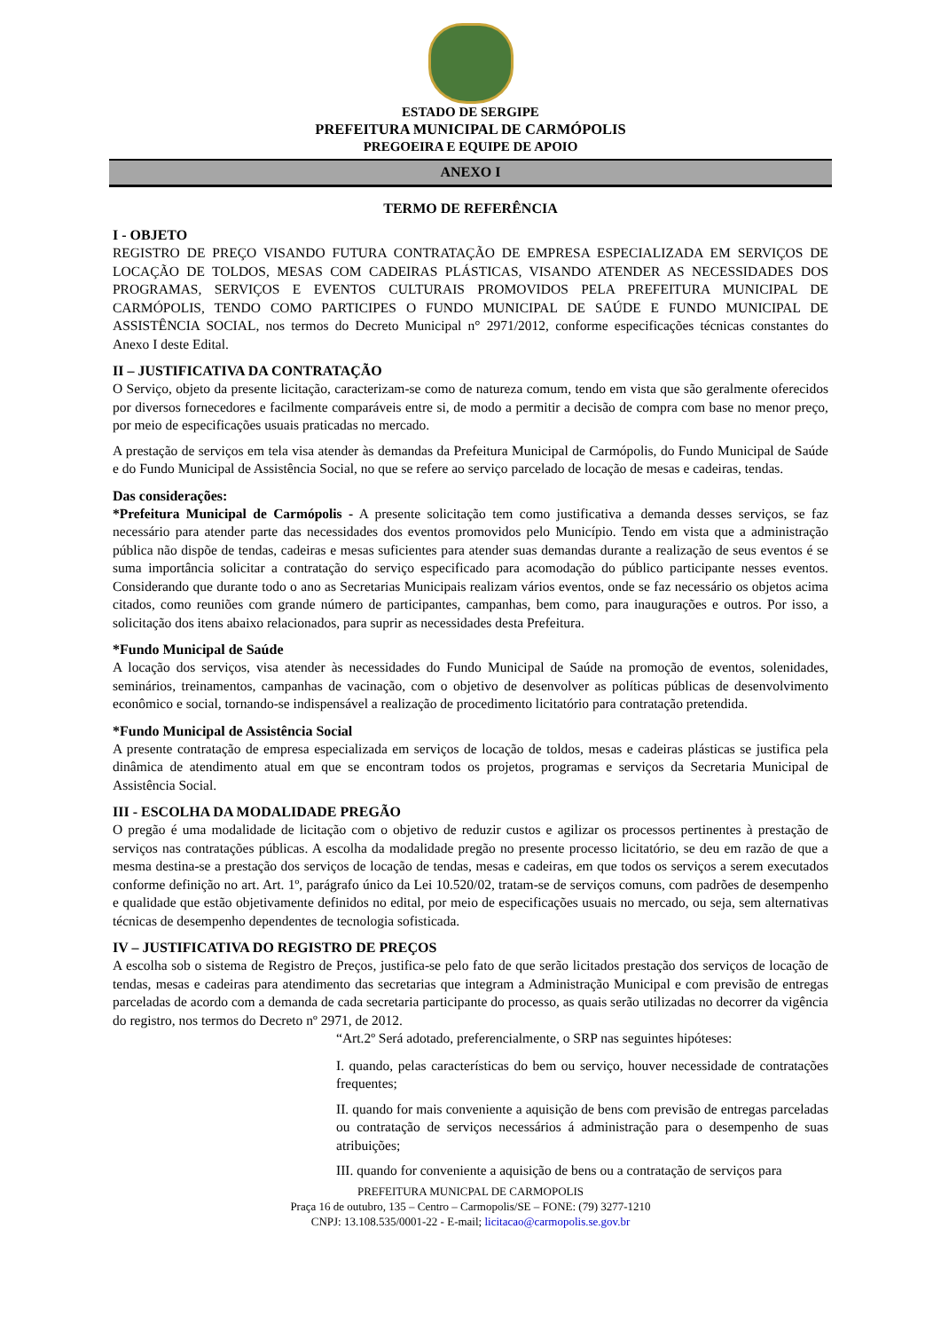ESTADO DE SERGIPE
PREFEITURA MUNICIPAL DE CARMÓPOLIS
PREGOEIRA E EQUIPE DE APOIO
ANEXO I
TERMO DE REFERÊNCIA
I - OBJETO
REGISTRO DE PREÇO VISANDO FUTURA CONTRATAÇÃO DE EMPRESA ESPECIALIZADA EM SERVIÇOS DE LOCAÇÃO DE TOLDOS, MESAS COM CADEIRAS PLÁSTICAS, VISANDO ATENDER AS NECESSIDADES DOS PROGRAMAS, SERVIÇOS E EVENTOS CULTURAIS PROMOVIDOS PELA PREFEITURA MUNICIPAL DE CARMÓPOLIS, TENDO COMO PARTICIPES O FUNDO MUNICIPAL DE SAÚDE E FUNDO MUNICIPAL DE ASSISTÊNCIA SOCIAL, nos termos do Decreto Municipal n° 2971/2012, conforme especificações técnicas constantes do Anexo I deste Edital.
II – JUSTIFICATIVA DA CONTRATAÇÃO
O Serviço, objeto da presente licitação, caracterizam-se como de natureza comum, tendo em vista que são geralmente oferecidos por diversos fornecedores e facilmente comparáveis entre si, de modo a permitir a decisão de compra com base no menor preço, por meio de especificações usuais praticadas no mercado.
A prestação de serviços em tela visa atender às demandas da Prefeitura Municipal de Carmópolis, do Fundo Municipal de Saúde e do Fundo Municipal de Assistência Social, no que se refere ao serviço parcelado de locação de mesas e cadeiras, tendas.
Das considerações:
*Prefeitura Municipal de Carmópolis - A presente solicitação tem como justificativa a demanda desses serviços, se faz necessário para atender parte das necessidades dos eventos promovidos pelo Município. Tendo em vista que a administração pública não dispõe de tendas, cadeiras e mesas suficientes para atender suas demandas durante a realização de seus eventos é se suma importância solicitar a contratação do serviço especificado para acomodação do público participante nesses eventos. Considerando que durante todo o ano as Secretarias Municipais realizam vários eventos, onde se faz necessário os objetos acima citados, como reuniões com grande número de participantes, campanhas, bem como, para inaugurações e outros. Por isso, a solicitação dos itens abaixo relacionados, para suprir as necessidades desta Prefeitura.
*Fundo Municipal de Saúde
A locação dos serviços, visa atender às necessidades do Fundo Municipal de Saúde na promoção de eventos, solenidades, seminários, treinamentos, campanhas de vacinação, com o objetivo de desenvolver as políticas públicas de desenvolvimento econômico e social, tornando-se indispensável a realização de procedimento licitatório para contratação pretendida.
*Fundo Municipal de Assistência Social
A presente contratação de empresa especializada em serviços de locação de toldos, mesas e cadeiras plásticas se justifica pela dinâmica de atendimento atual em que se encontram todos os projetos, programas e serviços da Secretaria Municipal de Assistência Social.
III - ESCOLHA DA MODALIDADE PREGÃO
O pregão é uma modalidade de licitação com o objetivo de reduzir custos e agilizar os processos pertinentes à prestação de serviços nas contratações públicas. A escolha da modalidade pregão no presente processo licitatório, se deu em razão de que a mesma destina-se a prestação dos serviços de locação de tendas, mesas e cadeiras, em que todos os serviços a serem executados conforme definição no art. Art. 1º, parágrafo único da Lei 10.520/02, tratam-se de serviços comuns, com padrões de desempenho e qualidade que estão objetivamente definidos no edital, por meio de especificações usuais no mercado, ou seja, sem alternativas técnicas de desempenho dependentes de tecnologia sofisticada.
IV – JUSTIFICATIVA DO REGISTRO DE PREÇOS
A escolha sob o sistema de Registro de Preços, justifica-se pelo fato de que serão licitados prestação dos serviços de locação de tendas, mesas e cadeiras para atendimento das secretarias que integram a Administração Municipal e com previsão de entregas parceladas de acordo com a demanda de cada secretaria participante do processo, as quais serão utilizadas no decorrer da vigência do registro, nos termos do Decreto nº 2971, de 2012.
“Art.2º Será adotado, preferencialmente, o SRP nas seguintes hipóteses:
I. quando, pelas características do bem ou serviço, houver necessidade de contratações frequentes;
II. quando for mais conveniente a aquisição de bens com previsão de entregas parceladas ou contratação de serviços necessários á administração para o desempenho de suas atribuições;
III. quando for conveniente a aquisição de bens ou a contratação de serviços para
PREFEITURA MUNICPAL DE CARMOPOLIS
Praça 16 de outubro, 135 – Centro – Carmopolis/SE – FONE: (79) 3277-1210
CNPJ: 13.108.535/0001-22 - E-mail; licitacao@carmopolis.se.gov.br